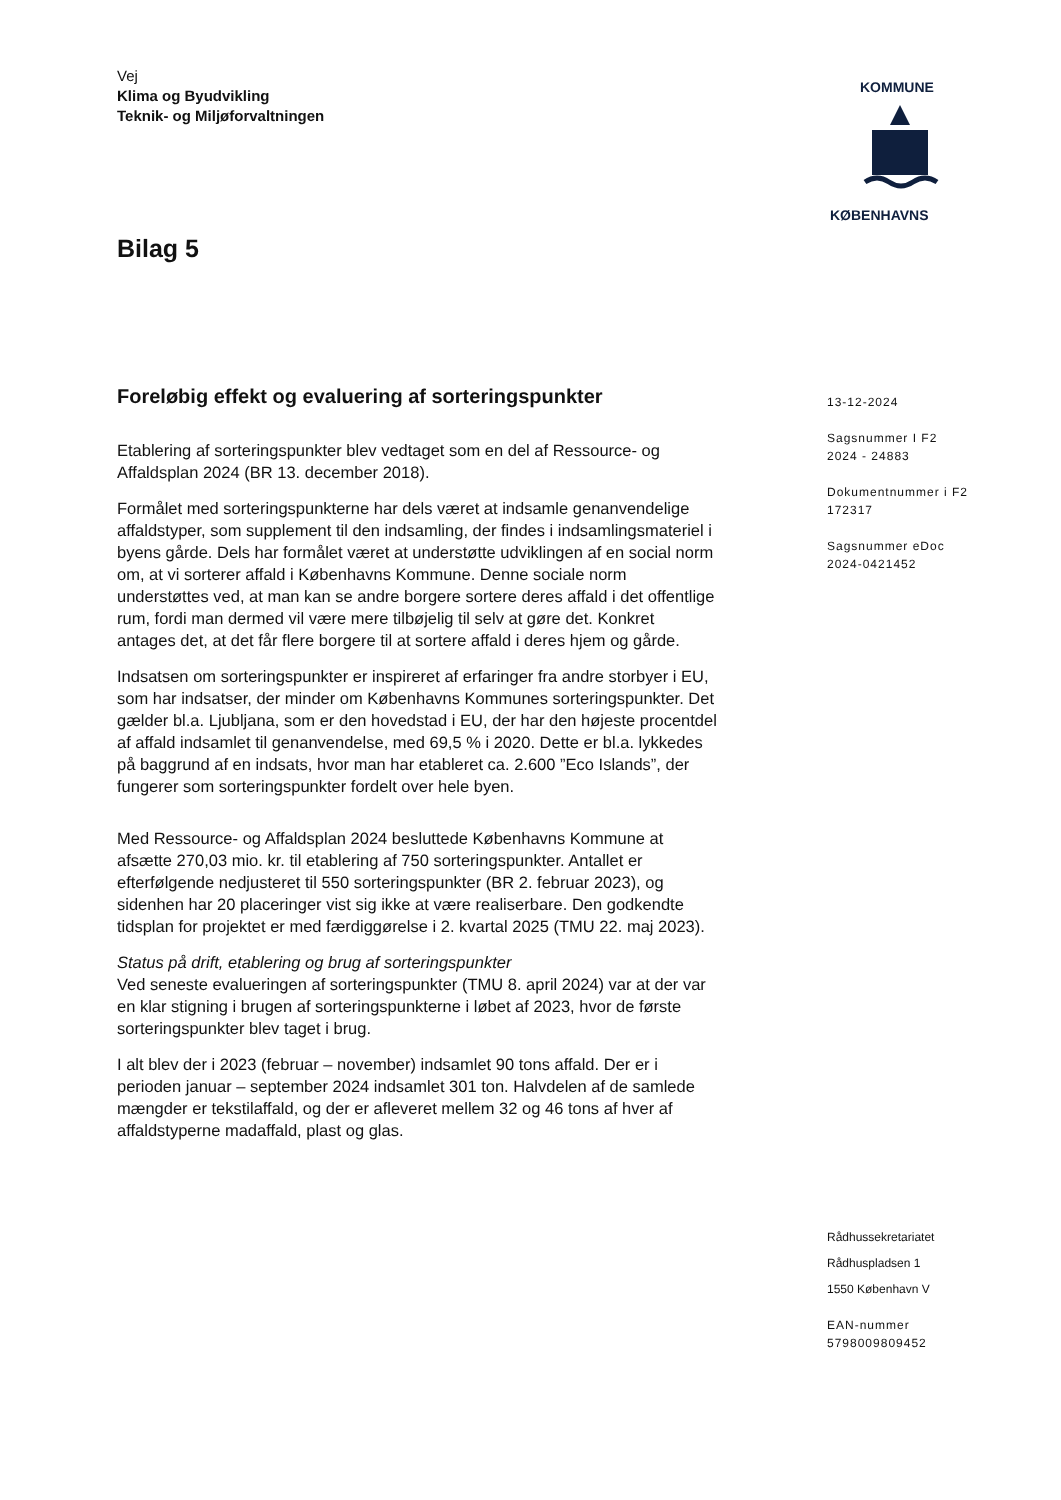Vej
Klima og Byudvikling
Teknik- og Miljøforvaltningen
KOMMUNE
KØBENHAVNS
Bilag 5
Foreløbig effekt og evaluering af sorteringspunkter
Etablering af sorteringspunkter blev vedtaget som en del af Ressource- og Affaldsplan 2024 (BR 13. december 2018).
Formålet med sorteringspunkterne har dels været at indsamle genanvendelige affaldstyper, som supplement til den indsamling, der findes i indsamlingsmateriel i byens gårde. Dels har formålet været at understøtte udviklingen af en social norm om, at vi sorterer affald i Københavns Kommune. Denne sociale norm understøttes ved, at man kan se andre borgere sortere deres affald i det offentlige rum, fordi man dermed vil være mere tilbøjelig til selv at gøre det. Konkret antages det, at det får flere borgere til at sortere affald i deres hjem og gårde.
Indsatsen om sorteringspunkter er inspireret af erfaringer fra andre storbyer i EU, som har indsatser, der minder om Københavns Kommunes sorteringspunkter. Det gælder bl.a. Ljubljana, som er den hovedstad i EU, der har den højeste procentdel af affald indsamlet til genanvendelse, med 69,5 % i 2020. Dette er bl.a. lykkedes på baggrund af en indsats, hvor man har etableret ca. 2.600 ”Eco Islands”, der fungerer som sorteringspunkter fordelt over hele byen.
Med Ressource- og Affaldsplan 2024 besluttede Københavns Kommune at afsætte 270,03 mio. kr. til etablering af 750 sorteringspunkter. Antallet er efterfølgende nedjusteret til 550 sorteringspunkter (BR 2. februar 2023), og sidenhen har 20 placeringer vist sig ikke at være realiserbare. Den godkendte tidsplan for projektet er med færdiggørelse i 2. kvartal 2025 (TMU 22. maj 2023).
Status på drift, etablering og brug af sorteringspunkter
Ved seneste evalueringen af sorteringspunkter (TMU 8. april 2024) var at der var en klar stigning i brugen af sorteringspunkterne i løbet af 2023, hvor de første sorteringspunkter blev taget i brug.
I alt blev der i 2023 (februar – november) indsamlet 90 tons affald. Der er i perioden januar – september 2024 indsamlet 301 ton. Halvdelen af de samlede mængder er tekstilaffald, og der er afleveret mellem 32 og 46 tons af hver af affaldstyperne madaffald, plast og glas.
13-12-2024
Sagsnummer I F2
2024 - 24883
Dokumentnummer i F2
172317
Sagsnummer eDoc
2024-0421452
Rådhussekretariatet
Rådhuspladsen 1
1550 København V
EAN-nummer
5798009809452